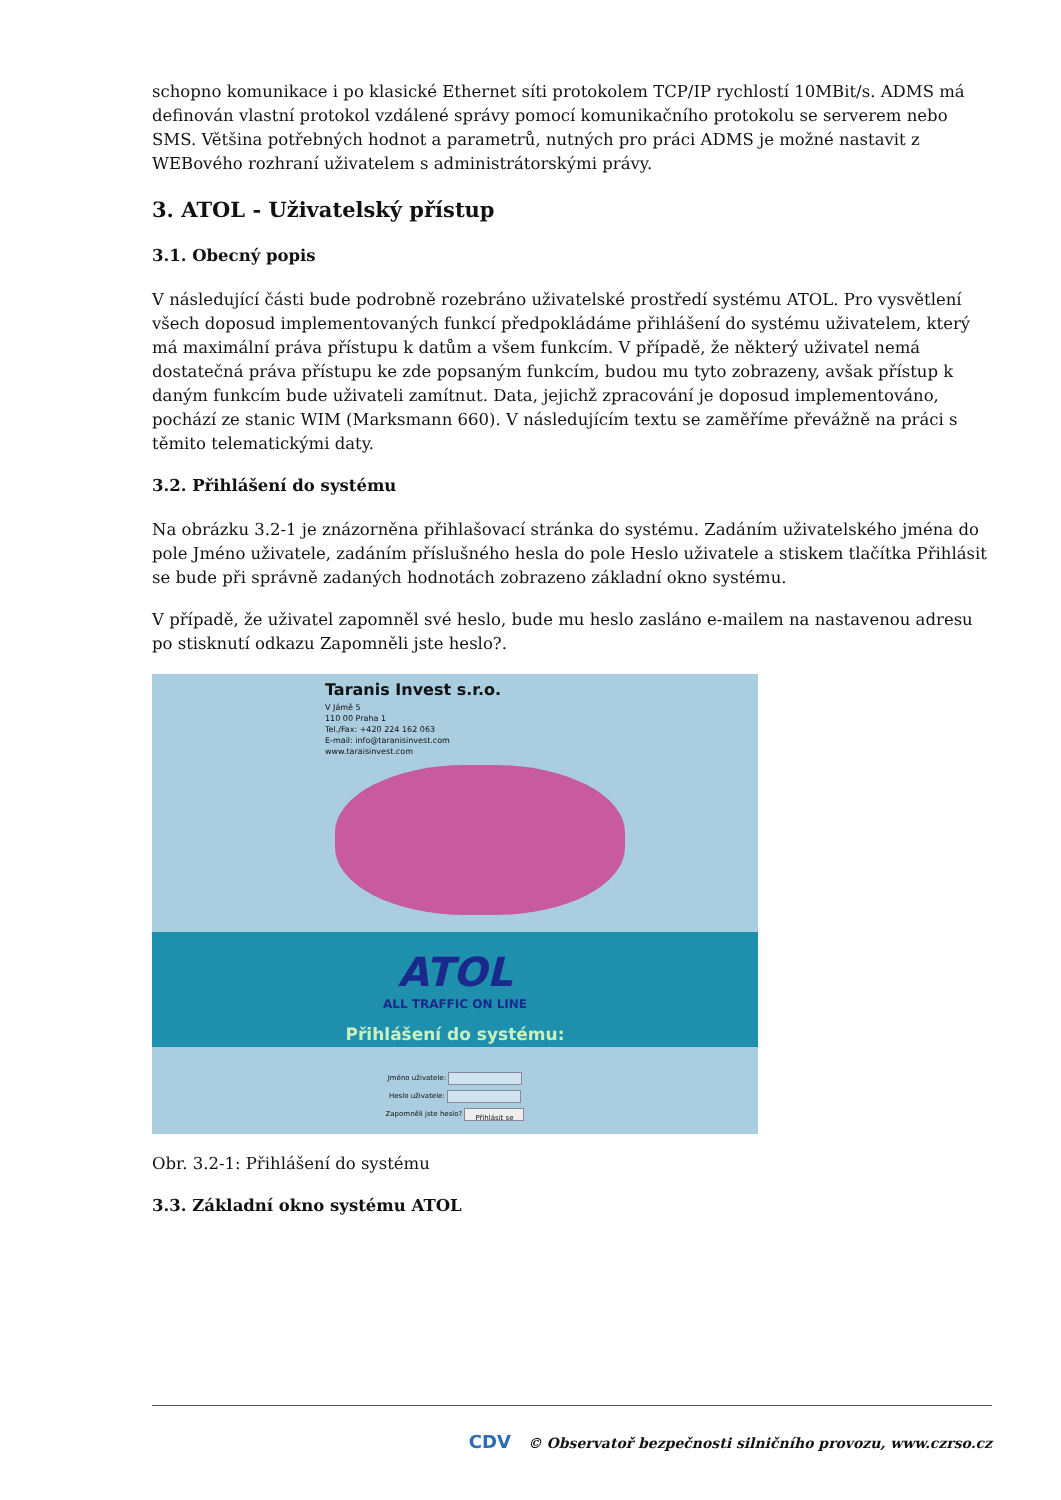schopno komunikace i po klasické Ethernet síti protokolem TCP/IP rychlostí 10MBit/s. ADMS má definován vlastní protokol vzdálené správy pomocí komunikačního protokolu se serverem nebo SMS. Většina potřebných hodnot a parametrů, nutných pro práci ADMS je možné nastavit z WEBového rozhraní uživatelem s administrátorskými právy.
3. ATOL - Uživatelský přístup
3.1. Obecný popis
V následující části bude podrobně rozebráno uživatelské prostředí systému ATOL. Pro vysvětlení všech doposud implementovaných funkcí předpokládáme přihlášení do systému uživatelem, který má maximální práva přístupu k datům a všem funkcím. V případě, že některý uživatel nemá dostatečná práva přístupu ke zde popsaným funkcím, budou mu tyto zobrazeny, avšak přístup k daným funkcím bude uživateli zamítnut. Data, jejichž zpracování je doposud implementováno, pochází ze stanic WIM (Marksmann 660). V následujícím textu se zaměříme převážně na práci s těmito telematickými daty.
3.2. Přihlášení do systému
Na obrázku 3.2-1 je znázorněna přihlašovací stránka do systému. Zadáním uživatelského jména do pole Jméno uživatele, zadáním příslušného hesla do pole Heslo uživatele a stiskem tlačítka Přihlásit se bude při správně zadaných hodnotách zobrazeno základní okno systému.
V případě, že uživatel zapomněl své heslo, bude mu heslo zasláno e-mailem na nastavenou adresu po stisknutí odkazu Zapomněli jste heslo?.
Taranis Invest s.r.o.
V Jámě 5
110 00 Praha 1
Tel./Fax: +420 224 162 063
E-mail: info@taranisinvest.com
www.taraisinvest.com
ATOL
ALL TRAFFIC ON LINE
Přihlášení do systému:
Jméno uživatele:
Heslo uživatele:
Zapomněli jste heslo? Přihlásit se
Obr. 3.2-1: Přihlášení do systému
3.3. Základní okno systému ATOL
CDV © Observatoř bezpečnosti silničního provozu, www.czrso.cz